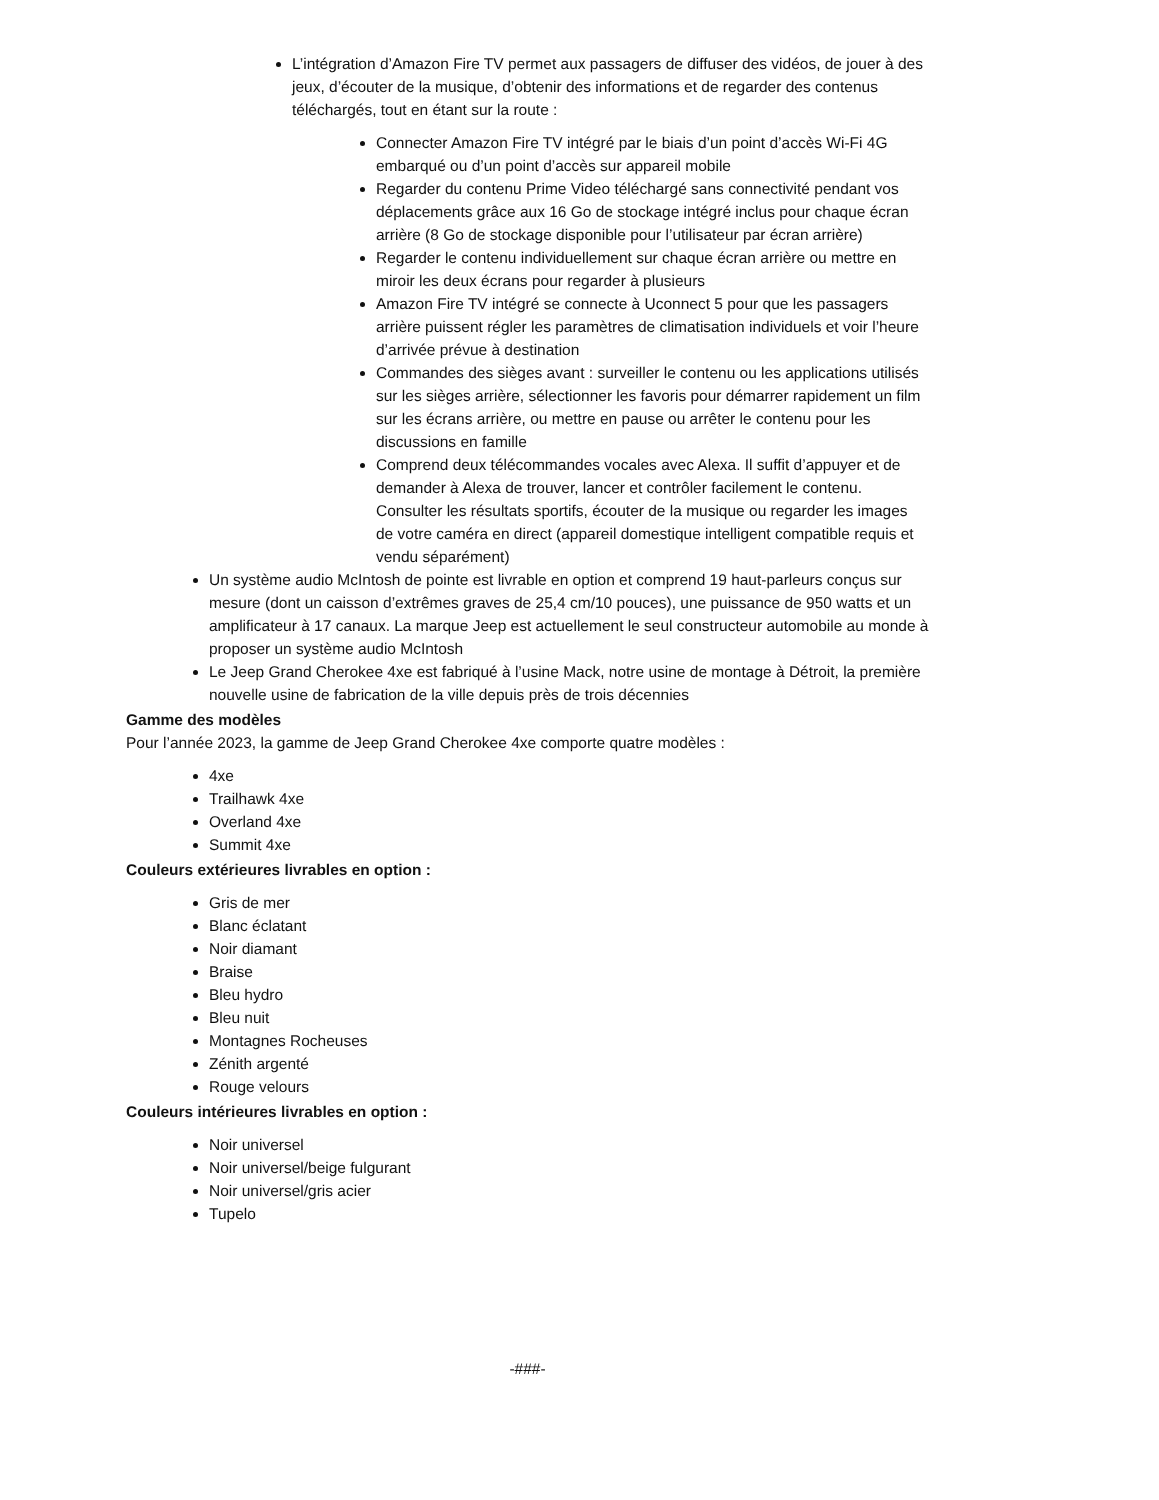L’intégration d’Amazon Fire TV permet aux passagers de diffuser des vidéos, de jouer à des jeux, d’écouter de la musique, d’obtenir des informations et de regarder des contenus téléchargés, tout en étant sur la route :
Connecter Amazon Fire TV intégré par le biais d’un point d’accès Wi-Fi 4G embarqué ou d’un point d’accès sur appareil mobile
Regarder du contenu Prime Video téléchargé sans connectivité pendant vos déplacements grâce aux 16 Go de stockage intégré inclus pour chaque écran arrière (8 Go de stockage disponible pour l’utilisateur par écran arrière)
Regarder le contenu individuellement sur chaque écran arrière ou mettre en miroir les deux écrans pour regarder à plusieurs
Amazon Fire TV intégré se connecte à Uconnect 5 pour que les passagers arrière puissent régler les paramètres de climatisation individuels et voir l’heure d’arrivée prévue à destination
Commandes des sièges avant : surveiller le contenu ou les applications utilisés sur les sièges arrière, sélectionner les favoris pour démarrer rapidement un film sur les écrans arrière, ou mettre en pause ou arrêter le contenu pour les discussions en famille
Comprend deux télécommandes vocales avec Alexa. Il suffit d’appuyer et de demander à Alexa de trouver, lancer et contrôler facilement le contenu. Consulter les résultats sportifs, écouter de la musique ou regarder les images de votre caméra en direct (appareil domestique intelligent compatible requis et vendu séparément)
Un système audio McIntosh de pointe est livrable en option et comprend 19 haut-parleurs conçus sur mesure (dont un caisson d’extrêmes graves de 25,4 cm/10 pouces), une puissance de 950 watts et un amplificateur à 17 canaux. La marque Jeep est actuellement le seul constructeur automobile au monde à proposer un système audio McIntosh
Le Jeep Grand Cherokee 4xe est fabriqué à l’usine Mack, notre usine de montage à Détroit, la première nouvelle usine de fabrication de la ville depuis près de trois décennies
Gamme des modèles
Pour l’année 2023, la gamme de Jeep Grand Cherokee 4xe comporte quatre modèles :
4xe
Trailhawk 4xe
Overland 4xe
Summit 4xe
Couleurs extérieures livrables en option :
Gris de mer
Blanc éclatant
Noir diamant
Braise
Bleu hydro
Bleu nuit
Montagnes Rocheuses
Zénith argenté
Rouge velours
Couleurs intérieures livrables en option :
Noir universel
Noir universel/beige fulgurant
Noir universel/gris acier
Tupelo
-###-